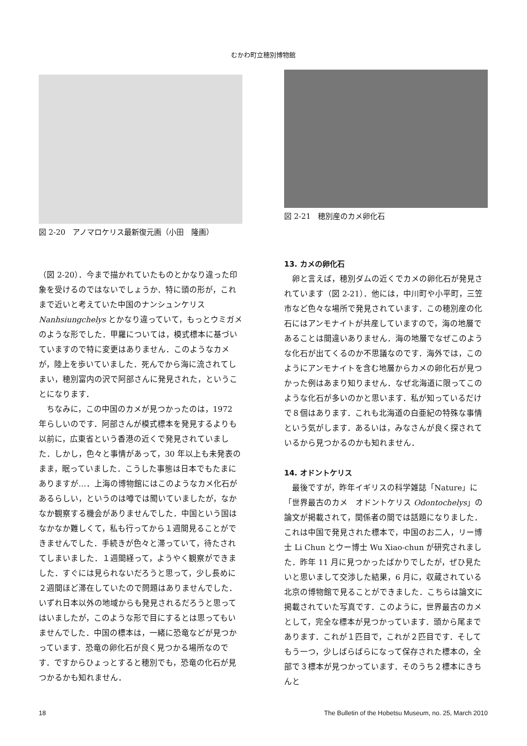むかわ町立穂別博物館
図 2-20　アノマロケリス最新復元画（小田　隆画）
（図 2-20）．今まで描かれていたものとかなり違った印象を受けるのではないでしょうか．特に頭の形が，これまで近いと考えていた中国のナンシュンケリス Nanhsiungchelys とかなり違っていて，もっとウミガメのような形でした．甲羅については，模式標本に基づいていますので特に変更はありません．このようなカメが，陸上を歩いていました．死んでから海に流されてしまい，穂別富内の沢で阿部さんに発見された，ということになります．
ちなみに，この中国のカメが見つかったのは，1972 年らしいのです．阿部さんが模式標本を発見するよりも以前に，広東省という香港の近くで発見されていました．しかし，色々と事情があって，30 年以上も未発表のまま，眠っていました．こうした事態は日本でもたまにありますが…．上海の博物館にはこのようなカメ化石があるらしい，というのは噂では聞いていましたが，なかなか観察する機会がありませんでした．中国という国はなかなか難しくて，私も行ってから１週間見ることができませんでした．手続きが色々と滞っていて，待たされてしまいました．１週間経って，ようやく観察ができました．すぐには見られないだろうと思って，少し長めに２週間ほど滞在していたので問題はありませんでした．いずれ日本以外の地域からも発見されるだろうと思ってはいましたが，このような形で目にするとは思ってもいませんでした．中国の標本は，一緒に恐竜などが見つかっています．恐竜の卵化石が良く見つかる場所なのです．ですからひょっとすると穂別でも，恐竜の化石が見つかるかも知れません．
図 2-21　穂別産のカメ卵化石
13. カメの卵化石
卵と言えば，穂別ダムの近くでカメの卵化石が発見されています（図 2-21）．他には，中川町や小平町，三笠市など色々な場所で発見されています．この穂別産の化石にはアンモナイトが共産していますので，海の地層であることは間違いありません．海の地層でなぜこのような化石が出てくるのか不思議なのです．海外では，このようにアンモナイトを含む地層からカメの卵化石が見つかった例はあまり知りません．なぜ北海道に限ってこのような化石が多いのかと思います．私が知っているだけで８個はあります．これも北海道の白亜紀の特殊な事情という気がします．あるいは，みなさんが良く探されているから見つかるのかも知れません．
14. オドントケリス
最後ですが，昨年イギリスの科学雑誌「Nature」に「世界最古のカメ　オドントケリス Odontochelys」の論文が掲載されて，関係者の間では話題になりました．これは中国で発見された標本で，中国のお二人，リー博士 Li Chun とウー博士 Wu Xiao-chun が研究されました．昨年 11 月に見つかったばかりでしたが，ぜひ見たいと思いまして交渉した結果，6 月に，収蔵されている北京の博物館で見ることができました．こちらは論文に掲載されていた写真です．このように，世界最古のカメとして，完全な標本が見つかっています．頭から尾まであります．これが１匹目で，これが２匹目です．そしてもう一つ，少しばらばらになって保存された標本の，全部で３標本が見つかっています．そのうち２標本にきちんと
18 The Bulletin of the Hobetsu Museum, no. 25, March 2010